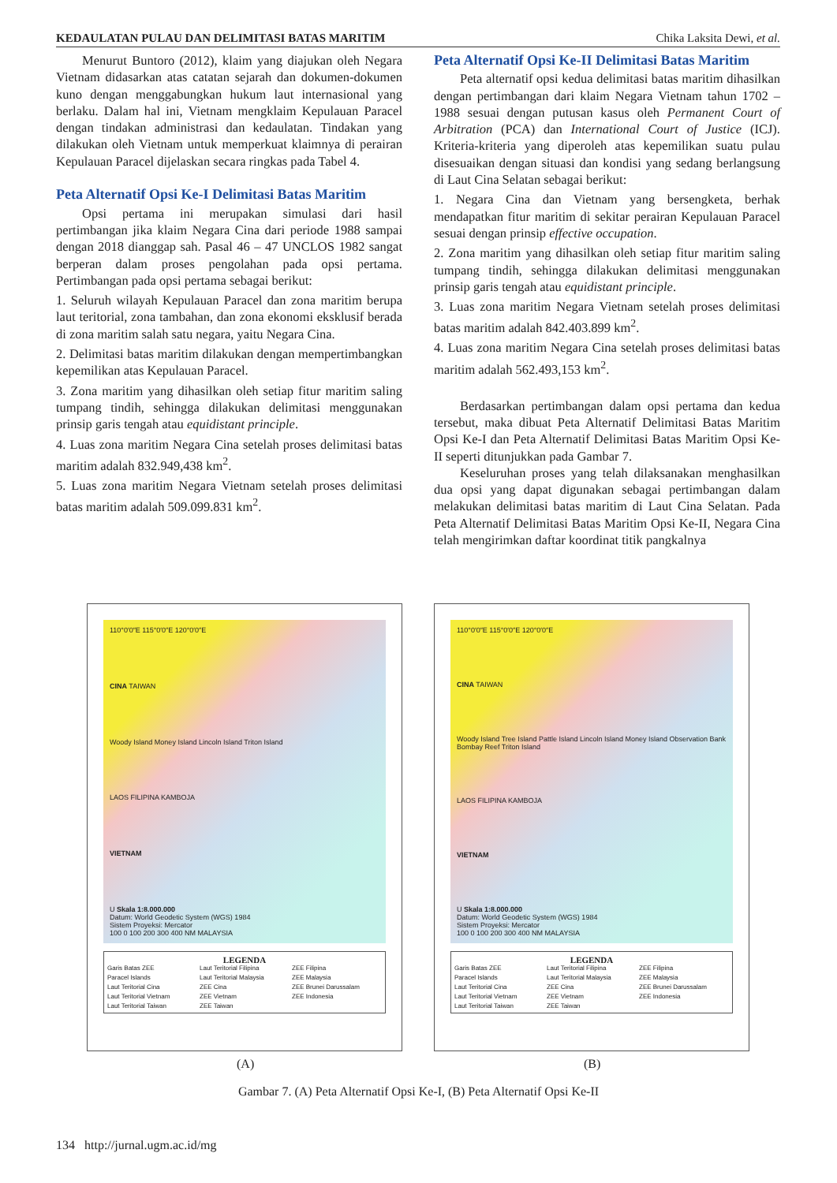KEDAULATAN PULAU DAN DELIMITASI BATAS MARITIM Chika Laksita Dewi, et al.
Menurut Buntoro (2012), klaim yang diajukan oleh Negara Vietnam didasarkan atas catatan sejarah dan dokumen-dokumen kuno dengan menggabungkan hukum laut internasional yang berlaku. Dalam hal ini, Vietnam mengklaim Kepulauan Paracel dengan tindakan administrasi dan kedaulatan. Tindakan yang dilakukan oleh Vietnam untuk memperkuat klaimnya di perairan Kepulauan Paracel dijelaskan secara ringkas pada Tabel 4.
Peta Alternatif Opsi Ke-I Delimitasi Batas Maritim
Opsi pertama ini merupakan simulasi dari hasil pertimbangan jika klaim Negara Cina dari periode 1988 sampai dengan 2018 dianggap sah. Pasal 46 – 47 UNCLOS 1982 sangat berperan dalam proses pengolahan pada opsi pertama. Pertimbangan pada opsi pertama sebagai berikut:
1. Seluruh wilayah Kepulauan Paracel dan zona maritim berupa laut teritorial, zona tambahan, dan zona ekonomi eksklusif berada di zona maritim salah satu negara, yaitu Negara Cina.
2. Delimitasi batas maritim dilakukan dengan mempertimbangkan kepemilikan atas Kepulauan Paracel.
3. Zona maritim yang dihasilkan oleh setiap fitur maritim saling tumpang tindih, sehingga dilakukan delimitasi menggunakan prinsip garis tengah atau equidistant principle.
4. Luas zona maritim Negara Cina setelah proses delimitasi batas maritim adalah 832.949,438 km<sup>2</sup>.
5. Luas zona maritim Negara Vietnam setelah proses delimitasi batas maritim adalah 509.099.831 km<sup>2</sup>.
Peta Alternatif Opsi Ke-II Delimitasi Batas Maritim
Peta alternatif opsi kedua delimitasi batas maritim dihasilkan dengan pertimbangan dari klaim Negara Vietnam tahun 1702 – 1988 sesuai dengan putusan kasus oleh Permanent Court of Arbitration (PCA) dan International Court of Justice (ICJ). Kriteria-kriteria yang diperoleh atas kepemilikan suatu pulau disesuaikan dengan situasi dan kondisi yang sedang berlangsung di Laut Cina Selatan sebagai berikut:
1. Negara Cina dan Vietnam yang bersengketa, berhak mendapatkan fitur maritim di sekitar perairan Kepulauan Paracel sesuai dengan prinsip effective occupation.
2. Zona maritim yang dihasilkan oleh setiap fitur maritim saling tumpang tindih, sehingga dilakukan delimitasi menggunakan prinsip garis tengah atau equidistant principle.
3. Luas zona maritim Negara Vietnam setelah proses delimitasi batas maritim adalah 842.403.899 km<sup>2</sup>.
4. Luas zona maritim Negara Cina setelah proses delimitasi batas maritim adalah 562.493,153 km<sup>2</sup>.
Berdasarkan pertimbangan dalam opsi pertama dan kedua tersebut, maka dibuat Peta Alternatif Delimitasi Batas Maritim Opsi Ke-I dan Peta Alternatif Delimitasi Batas Maritim Opsi Ke-II seperti ditunjukkan pada Gambar 7.
Keseluruhan proses yang telah dilaksanakan menghasilkan dua opsi yang dapat digunakan sebagai pertimbangan dalam melakukan delimitasi batas maritim di Laut Cina Selatan. Pada Peta Alternatif Delimitasi Batas Maritim Opsi Ke-II, Negara Cina telah mengirimkan daftar koordinat titik pangkalnya
110°0′0″E 115°0′0″E 120°0′0″E
CINA TAIWAN
Woody Island Money Island Lincoln Island Triton Island
LAOS FILIPINA KAMBOJA
VIETNAM
U Skala 1:8.000.000
Datum: World Geodetic System (WGS) 1984
Sistem Proyeksi: Mercator
100 0 100 200 300 400 NM MALAYSIA
LEGENDA
Garis Batas ZEE Laut Teritorial Filipina ZEE Filipina Paracel Islands Laut Teritorial Malaysia ZEE Malaysia Laut Teritorial Cina ZEE Cina ZEE Brunei Darussalam Laut Teritorial Vietnam ZEE Vietnam ZEE Indonesia Laut Teritorial Taiwan ZEE Taiwan
110°0′0″E 115°0′0″E 120°0′0″E
CINA TAIWAN
Woody Island Tree Island Pattle Island Lincoln Island Money Island Observation Bank Bombay Reef Triton Island
LAOS FILIPINA KAMBOJA
VIETNAM
U Skala 1:8.000.000
Datum: World Geodetic System (WGS) 1984
Sistem Proyeksi: Mercator
100 0 100 200 300 400 NM MALAYSIA
LEGENDA
Garis Batas ZEE Laut Teritorial Filipina ZEE Filipina Paracel Islands Laut Teritorial Malaysia ZEE Malaysia Laut Teritorial Cina ZEE Cina ZEE Brunei Darussalam Laut Teritorial Vietnam ZEE Vietnam ZEE Indonesia Laut Teritorial Taiwan ZEE Taiwan
(A) (B)
Gambar 7. (A) Peta Alternatif Opsi Ke-I, (B) Peta Alternatif Opsi Ke-II
134 http://jurnal.ugm.ac.id/mg